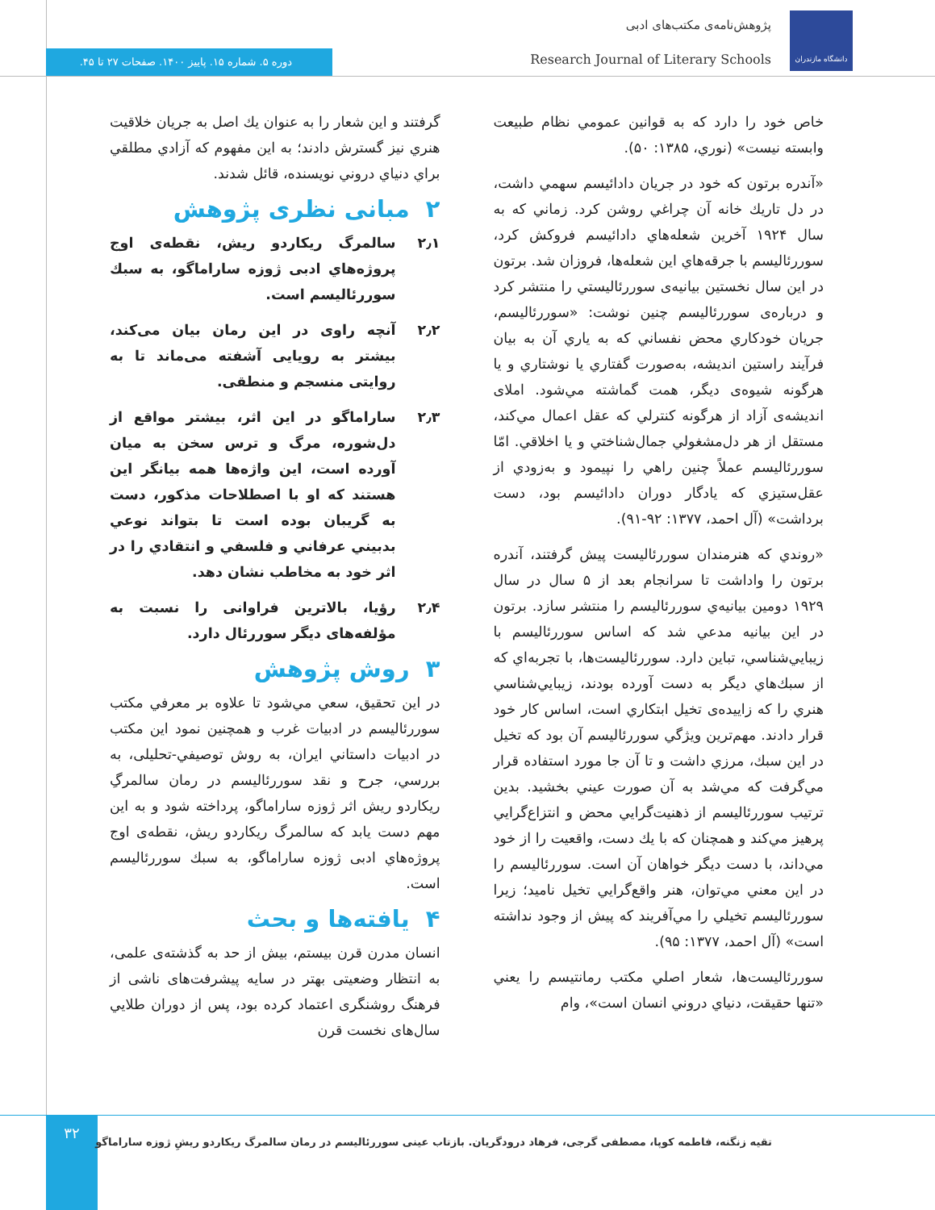دانشگاه مازندران
پژوهش‌نامه‌ی مکتب‌های ادبی
Research Journal of Literary Schools
دوره ۵. شماره ۱۵. پاییز ۱۴۰۰. صفحات ۲۷ تا ۴۵.
خاص خود را دارد كه به قوانين عمومي نظام طبيعت وابسته نيست» (نوري، ۱۳۸۵: ۵۰).
«آندره برتون كه خود در جريان دادائيسم سهمي داشت، در دل تاريك خانه آن چراغي روشن كرد. زماني كه به سال ۱۹۲۴ آخرين شعله‌هاي دادائيسم فروكش كرد، سوررئاليسم با جرقه‌هاي اين شعله‌ها، فروزان شد. برتون در اين سال نخستين بيانيه‌ی سوررئاليستي را منتشر كرد و درباره‌ی سوررئاليسم چنين نوشت: «سوررئاليسم، جريان خودكاري محض نفساني كه به ياري آن به بيان فرآيند راستين انديشه، به‌صورت گفتاري يا نوشتاري و يا هرگونه شيوه‌ی ديگر، همت گماشته مي‌شود. املای انديشه‌ی آزاد از هرگونه كنترلي كه عقل اعمال مي‌كند، مستقل از هر دل‌مشغولي جمال‌شناختي و يا اخلاقي. امّا سوررئاليسم عملاً چنين راهي را نپيمود و به‌زودي از عقل‌ستيزي كه يادگار دوران دادائيسم بود، دست برداشت» (آل احمد، ۱۳۷۷: ۹۲-۹۱).
«روندي كه هنرمندان سوررئاليست پيش گرفتند، آندره برتون را واداشت تا سرانجام بعد از ۵ سال در سال ۱۹۲۹ دومين بيانيه‌ي سوررئاليسم را منتشر سازد. برتون در اين بيانيه مدعي شد كه اساس سوررئاليسم با زيبايي‌شناسي، تباين دارد. سوررئاليست‌ها، با تجربه‌اي كه از سبك‌هاي ديگر به دست آورده بودند، زيبايي‌شناسي هنري را كه زاييده‌ی تخيل ابتكاري است، اساس كار خود قرار دادند. مهم‌ترين ويژگي سوررئاليسم آن بود كه تخيل در اين سبك، مرزي داشت و تا آن جا مورد استفاده قرار مي‌گرفت كه مي‌شد به آن صورت عيني بخشيد. بدين ترتيب سوررئاليسم از ذهنيت‌گرايي محض و انتزاع‌گرايي پرهيز مي‌كند و همچنان كه با يك دست، واقعيت را از خود مي‌داند، با دست ديگر خواهان آن است. سوررئاليسم را در اين معني مي‌توان، هنر واقع‌گرايي تخيل ناميد؛ زيرا سوررئاليسم تخيلي را مي‌آفريند كه پيش از وجود نداشته است» (آل احمد، ۱۳۷۷: ۹۵).
سوررئاليست‌ها، شعار اصلي مكتب رمانتيسم را يعني «تنها حقيقت، دنياي دروني انسان است»، وام
گرفتند و اين شعار را به عنوان يك اصل به جريان خلاقيت هنري نيز گسترش دادند؛ به اين مفهوم كه آزادي مطلقي براي دنياي دروني نويسنده، قائل شدند.
۲ مبانی نظری پژوهش
۲٫۱ سالمرگ ریکاردو ریش، نقطه‌ی اوج پروژه‌هاي ادبی ژوزه ساراماگو، به سبك سوررئاليسم است.
۲٫۲ آنچه راوی در این رمان بیان می‌کند، بیشتر به رویایی آشفته می‌ماند تا به روایتی منسجم و منطقی.
۲٫۳ ساراماگو در این اثر، بیشتر مواقع از دل‌شوره، مرگ و ترس سخن به میان آورده است، این واژه‌ها همه بیانگر این هستند که او با اصطلاحات مذکور، دست به گریبان بوده است تا بتواند نوعي بدبيني عرفاني و فلسفي و انتقادي را در اثر خود به مخاطب نشان دهد.
۲٫۴ رؤیا، بالاترین فراوانی را نسبت به مؤلفه‌های دیگر سوررئال دارد.
۳ روش پژوهش
در اين تحقيق، سعي مي‌شود تا علاوه بر معرفي مكتب سوررئاليسم در ادبيات غرب و همچنين نمود اين مكتب در ادبيات داستاني ايران، به روش توصيفي-تحليلی، به بررسي، جرح و نقد سوررئاليسم در رمان سالمرگِ ريكاردو ريش اثر ژوزه ساراماگو، پرداخته شود و به اين مهم دست يابد كه سالمرگ ريكاردو ريش، نقطه‌ی اوج پروژه‌هاي ادبی ژوزه ساراماگو، به سبك سوررئاليسم است.
۴ یافته‌ها و بحث
انسان مدرن قرن بیستم، بیش از حد به گذشته‌ی علمی، به انتظار وضعیتی بهتر در سایه پیشرفت‌های ناشی از فرهنگ روشنگری اعتماد کرده بود، پس از دوران طلايي سال‌های نخست قرن
۳۲
تقیه زنگنه، فاطمه کوپا، مصطفی گرجی، فرهاد درودگریان. بازتاب عینی سوررئالیسم در رمان سالمرگ ریکاردو ریشِ ژوزه ساراماگو